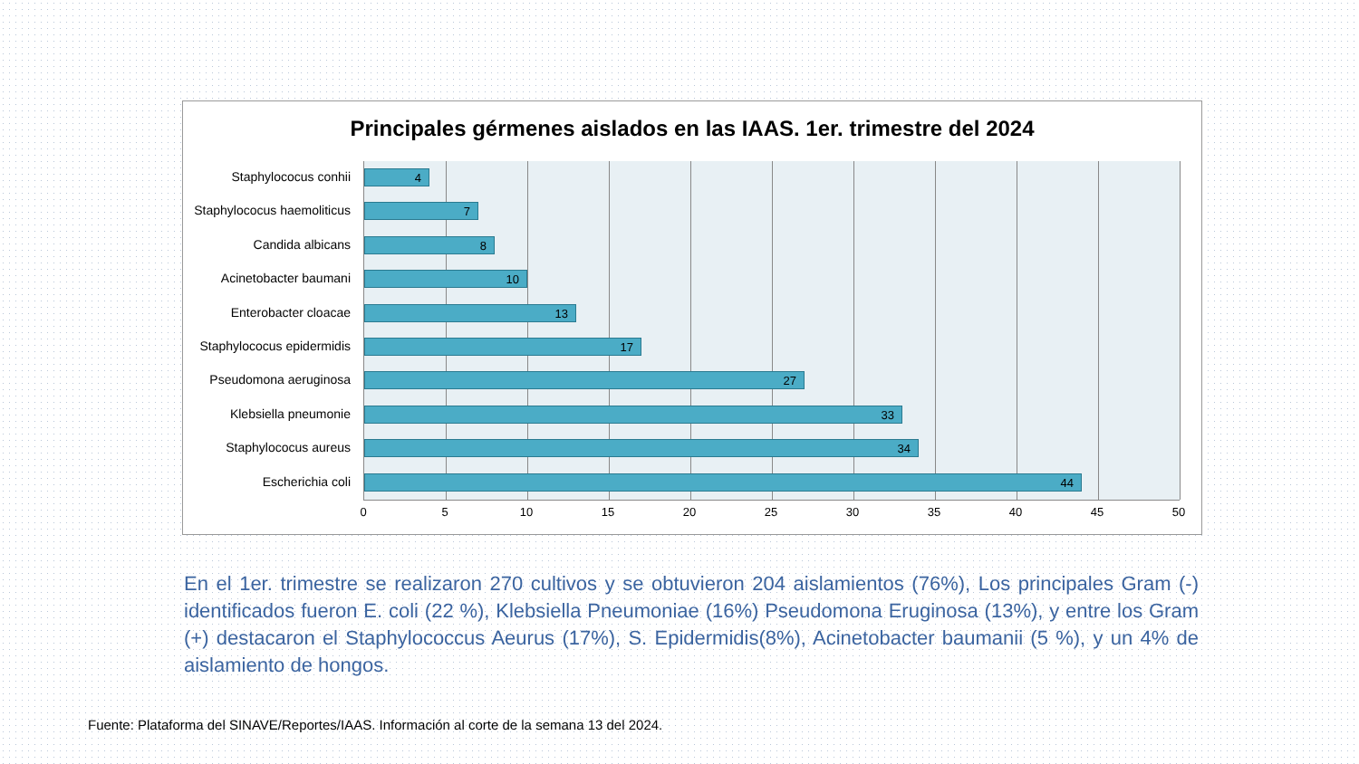Principales gérmenes aislados en las IAAS. 1er. trimestre del 2024
Staphylococus conhii 4
Staphylococus haemoliticus 7
Candida albicans 8
Acinetobacter baumani 10
Enterobacter cloacae 13
Staphylococus epidermidis 17
Pseudomona aeruginosa 27
Klebsiella pneumonie 33
Staphylococus aureus 34
Escherichia coli 44
0 5 10 15 20 25 30 35 40 45 50
En el 1er. trimestre se realizaron 270 cultivos y se obtuvieron 204 aislamientos (76%), Los principales Gram (-) identificados fueron E. coli (22 %), Klebsiella Pneumoniae (16%) Pseudomona Eruginosa (13%), y entre los Gram (+) destacaron el Staphylococcus Aeurus (17%), S. Epidermidis(8%), Acinetobacter baumanii (5 %), y un 4% de aislamiento de hongos.
Fuente: Plataforma del SINAVE/Reportes/IAAS. Información al corte de la semana 13 del 2024.